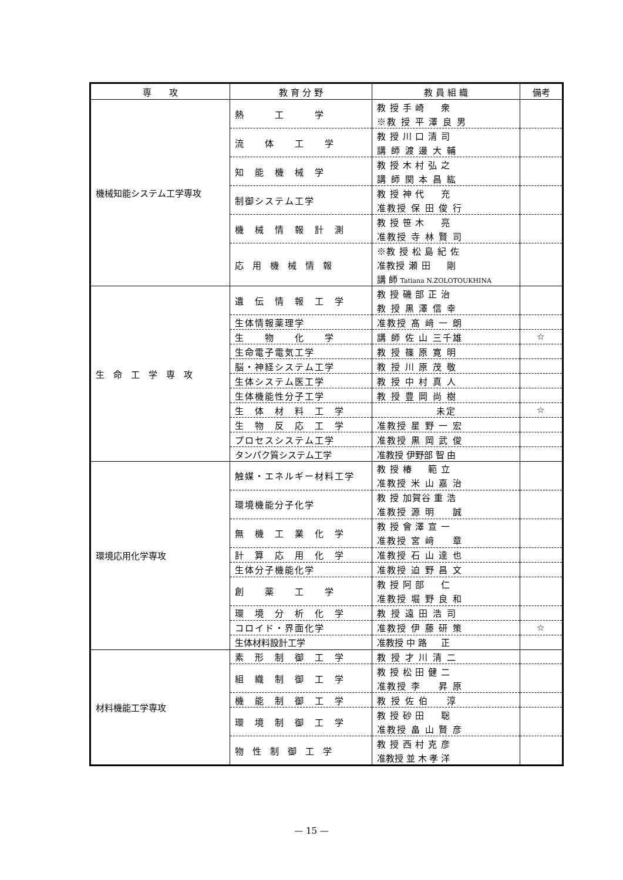| 専 攻 | 教 育 分 野 | 教 員 組 織 | 備考 |
| --- | --- | --- | --- |
| 機械知能システム工学専攻 | 熱 工 学 | 教 授 手 崎 衆 | |
| | | ※教 授 平 澤 良 男 | |
| | 流 体 工 学 | 教 授 川 口 清 司 | |
| | | 講 師 渡 邊 大 輔 | |
| | 知 能 機 械 学 | 教 授 木 村 弘 之 | |
| | | 講 師 関 本 昌 紘 | |
| | 制御システム工学 | 教 授 神 代 充 | |
| | | 准教授 保 田 俊 行 | |
| | 機 械 情 報 計 測 | 教 授 笹 木 亮 | |
| | | 准教授 寺 林 賢 司 | |
| | 応 用 機 械 情 報 | ※教 授 松 島 紀 佐 | |
| | | 准教授 瀬 田 剛 | |
| | | 講 師 Tatiana N.ZOLOTOUKHINA | |
| 生 命 工 学 専 攻 | 遺 伝 情 報 工 学 | 教 授 磯 部 正 治 | |
| | | 教 授 黒 澤 信 幸 | |
| | 生体情報薬理学 | 准教授 髙 﨑 一 朗 | |
| | 生 物 化 学 | 講 師 佐 山 三千雄 | ☆ |
| | 生命電子電気工学 | 教 授 篠 原 寛 明 | |
| | 脳・神経システム工学 | 教 授 川 原 茂 敬 | |
| | 生体システム医工学 | 教 授 中 村 真 人 | |
| | 生体機能性分子工学 | 教 授 豊 岡 尚 樹 | |
| | 生 体 材 料 工 学 | 未定 | ☆ |
| | 生 物 反 応 工 学 | 准教授 星 野 一 宏 | |
| | プロセスシステム工学 | 准教授 黒 岡 武 俊 | |
| | タンパク質システム工学 | 准教授 伊野部 智 由 | |
| 環境応用化学専攻 | 触媒・エネルギー材料工学 | 教 授 椿 範 立 | |
| | | 准教授 米 山 嘉 治 | |
| | 環境機能分子化学 | 教 授 加賀谷 重 浩 | |
| | | 准教授 源 明 誠 | |
| | 無 機 工 業 化 学 | 教 授 會 澤 宣 一 | |
| | | 准教授 宮 﨑 章 | |
| | 計 算 応 用 化 学 | 准教授 石 山 達 也 | |
| | 生体分子機能化学 | 准教授 迫 野 昌 文 | |
| | 創 薬 工 学 | 教 授 阿 部 仁 | |
| | | 准教授 堀 野 良 和 | |
| | 環 境 分 析 化 学 | 教 授 遠 田 浩 司 | |
| | コロイド・界面化学 | 准教授 伊 藤 研 策 | ☆ |
| | 生体材料設計工学 | 准教授 中 路 正 | |
| 材料機能工学専攻 | 素 形 制 御 工 学 | 教 授 才 川 清 二 | |
| | 組 織 制 御 工 学 | 教 授 松 田 健 二 | |
| | | 准教授 李 昇 原 | |
| | 機 能 制 御 工 学 | 教 授 佐 伯 淳 | |
| | 環 境 制 御 工 学 | 教 授 砂 田 聡 | |
| | | 准教授 畠 山 賢 彦 | |
| | 物 性 制 御 工 学 | 教 授 西 村 克 彦 | |
| | | 准教授 並 木 孝 洋 | |
— 15 —